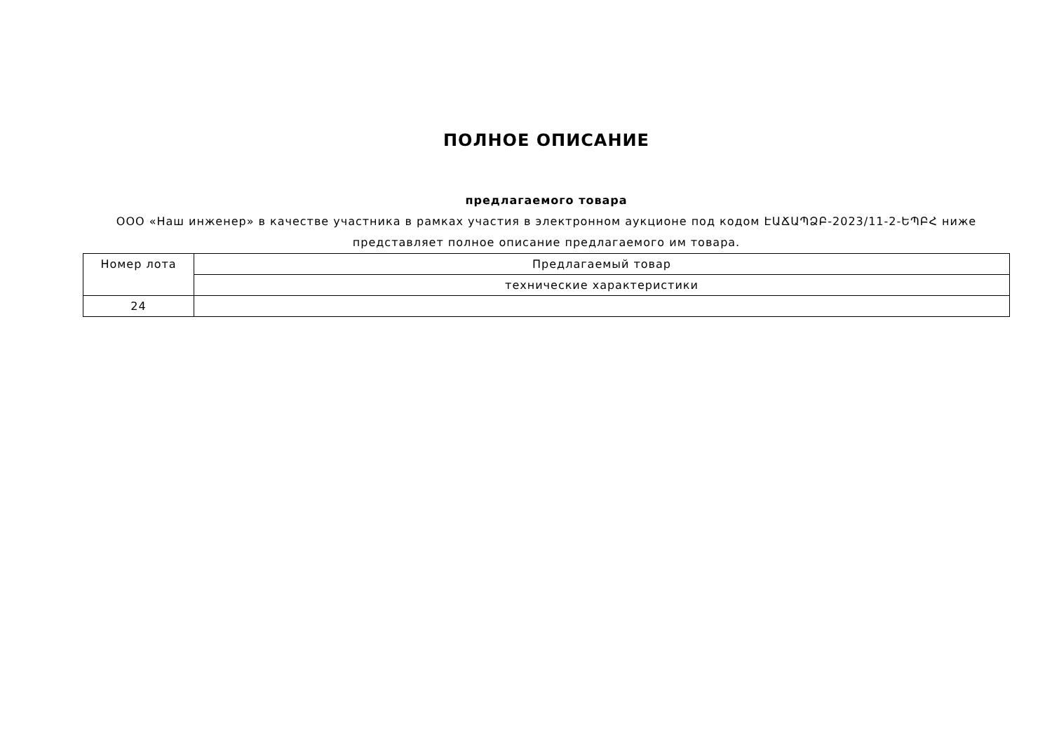ПОЛНОЕ ОПИСАНИЕ
предлагаемого товара
ООО «Наш инженер» в качестве участника в рамках участия в электронном аукционе под кодом ԷԱՃԱՊՁԲ-2023/11-2-ԵՊԲՀ ниже представляет полное описание предлагаемого им товара.
| Номер лота | Предлагаемый товар |
| | технические характеристики |
| 24 | |